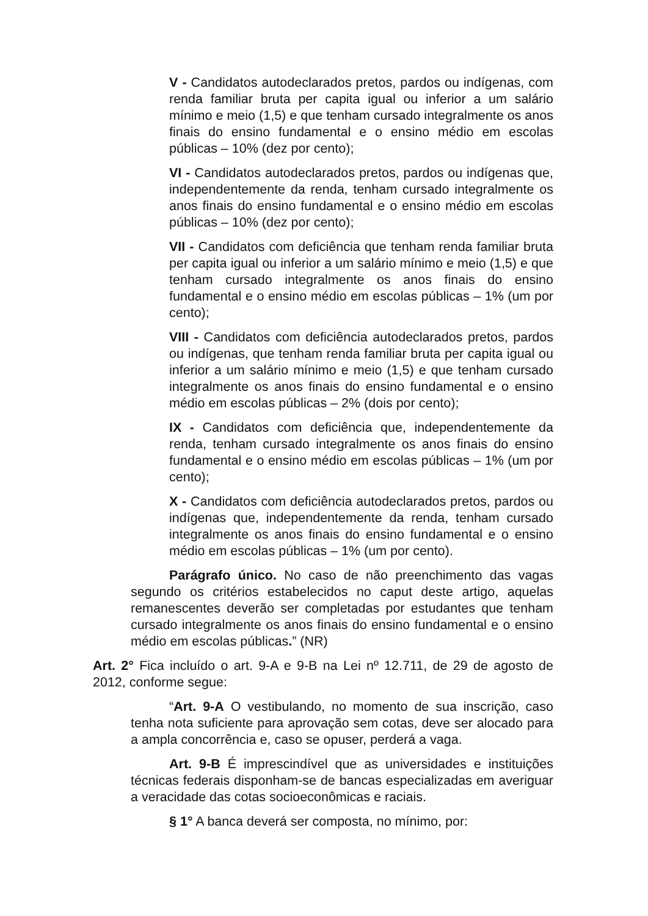V - Candidatos autodeclarados pretos, pardos ou indígenas, com renda familiar bruta per capita igual ou inferior a um salário mínimo e meio (1,5) e que tenham cursado integralmente os anos finais do ensino fundamental e o ensino médio em escolas públicas – 10% (dez por cento);
VI - Candidatos autodeclarados pretos, pardos ou indígenas que, independentemente da renda, tenham cursado integralmente os anos finais do ensino fundamental e o ensino médio em escolas públicas – 10% (dez por cento);
VII - Candidatos com deficiência que tenham renda familiar bruta per capita igual ou inferior a um salário mínimo e meio (1,5) e que tenham cursado integralmente os anos finais do ensino fundamental e o ensino médio em escolas públicas – 1% (um por cento);
VIII - Candidatos com deficiência autodeclarados pretos, pardos ou indígenas, que tenham renda familiar bruta per capita igual ou inferior a um salário mínimo e meio (1,5) e que tenham cursado integralmente os anos finais do ensino fundamental e o ensino médio em escolas públicas – 2% (dois por cento);
IX - Candidatos com deficiência que, independentemente da renda, tenham cursado integralmente os anos finais do ensino fundamental e o ensino médio em escolas públicas – 1% (um por cento);
X - Candidatos com deficiência autodeclarados pretos, pardos ou indígenas que, independentemente da renda, tenham cursado integralmente os anos finais do ensino fundamental e o ensino médio em escolas públicas – 1% (um por cento).
Parágrafo único. No caso de não preenchimento das vagas segundo os critérios estabelecidos no caput deste artigo, aquelas remanescentes deverão ser completadas por estudantes que tenham cursado integralmente os anos finais do ensino fundamental e o ensino médio em escolas públicas.” (NR)
Art. 2° Fica incluído o art. 9-A e 9-B na Lei nº 12.711, de 29 de agosto de 2012, conforme segue:
“Art. 9-A O vestibulando, no momento de sua inscrição, caso tenha nota suficiente para aprovação sem cotas, deve ser alocado para a ampla concorrência e, caso se opuser, perderá a vaga.
Art. 9-B É imprescindível que as universidades e instituições técnicas federais disponham-se de bancas especializadas em averiguar a veracidade das cotas socioeconômicas e raciais.
§ 1° A banca deverá ser composta, no mínimo, por: